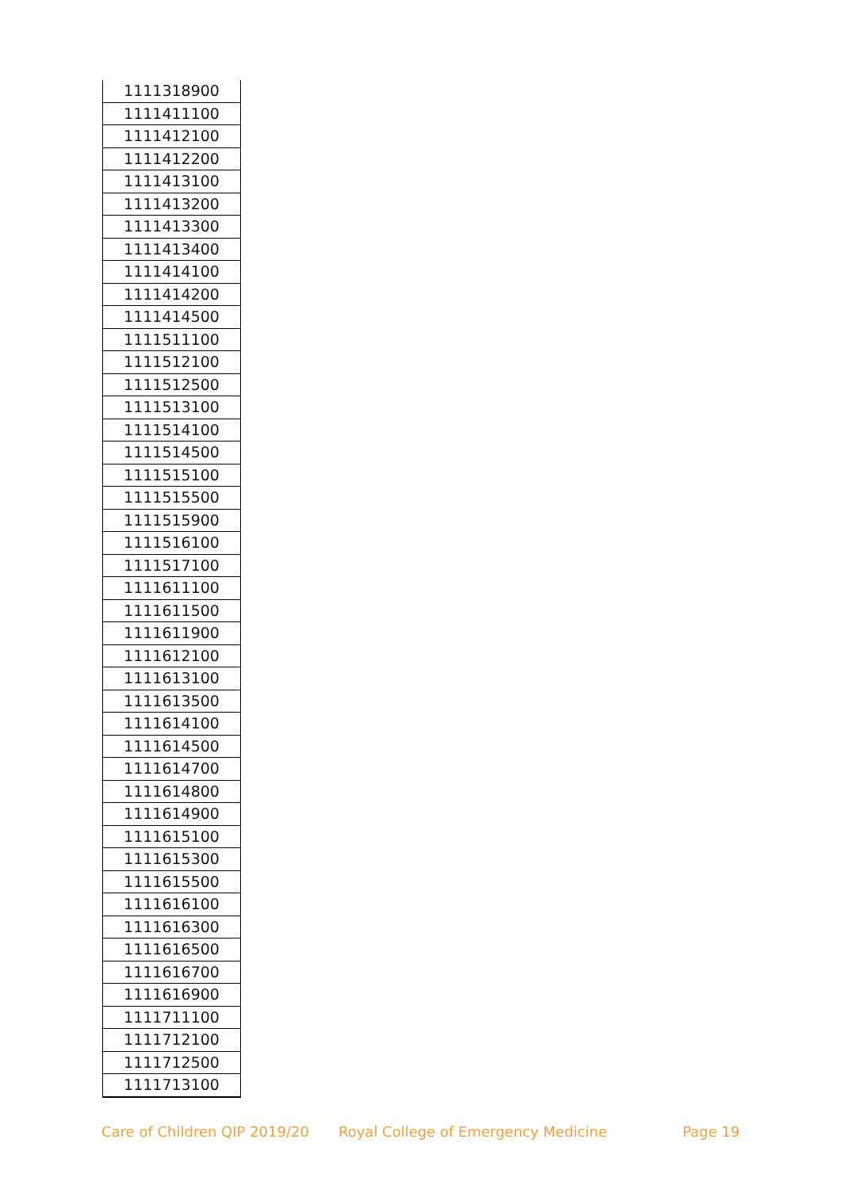| 1111318900 |
| 1111411100 |
| 1111412100 |
| 1111412200 |
| 1111413100 |
| 1111413200 |
| 1111413300 |
| 1111413400 |
| 1111414100 |
| 1111414200 |
| 1111414500 |
| 1111511100 |
| 1111512100 |
| 1111512500 |
| 1111513100 |
| 1111514100 |
| 1111514500 |
| 1111515100 |
| 1111515500 |
| 1111515900 |
| 1111516100 |
| 1111517100 |
| 1111611100 |
| 1111611500 |
| 1111611900 |
| 1111612100 |
| 1111613100 |
| 1111613500 |
| 1111614100 |
| 1111614500 |
| 1111614700 |
| 1111614800 |
| 1111614900 |
| 1111615100 |
| 1111615300 |
| 1111615500 |
| 1111616100 |
| 1111616300 |
| 1111616500 |
| 1111616700 |
| 1111616900 |
| 1111711100 |
| 1111712100 |
| 1111712500 |
| 1111713100 |
Care of Children QIP 2019/20 Royal College of Emergency Medicine Page 19